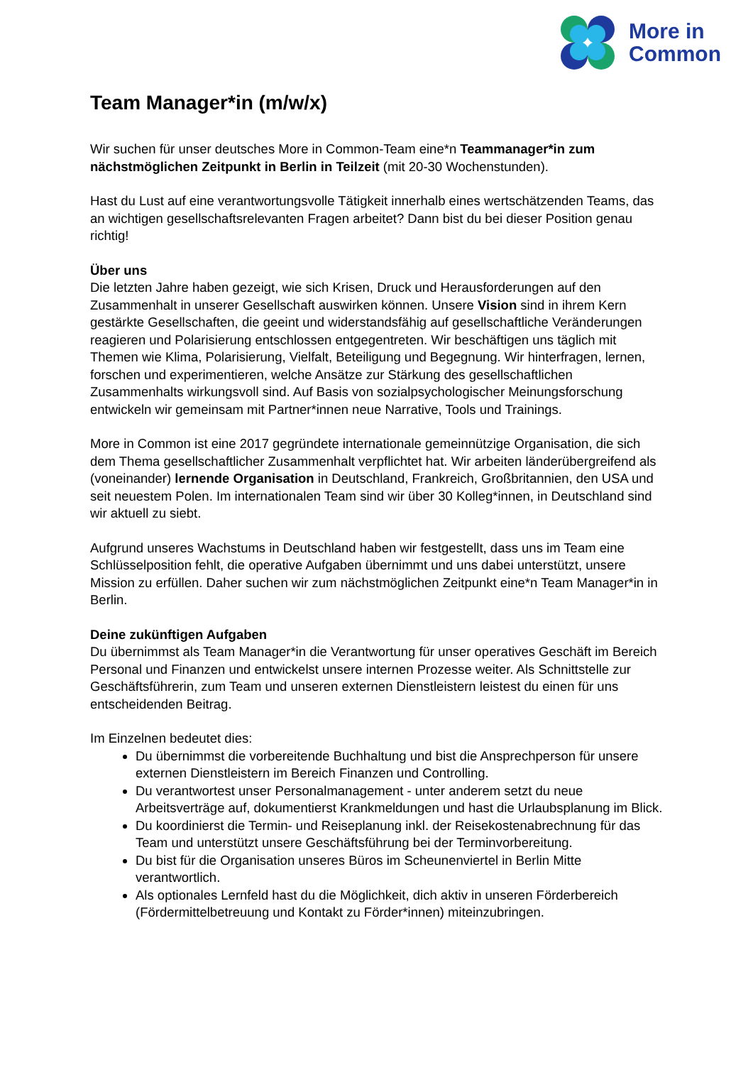More in
Common
Team Manager*in (m/w/x)
Wir suchen für unser deutsches More in Common-Team eine*n Teammanager*in zum nächstmöglichen Zeitpunkt in Berlin in Teilzeit (mit 20-30 Wochenstunden).
Hast du Lust auf eine verantwortungsvolle Tätigkeit innerhalb eines wertschätzenden Teams, das an wichtigen gesellschaftsrelevanten Fragen arbeitet? Dann bist du bei dieser Position genau richtig!
Über uns
Die letzten Jahre haben gezeigt, wie sich Krisen, Druck und Herausforderungen auf den Zusammenhalt in unserer Gesellschaft auswirken können. Unsere Vision sind in ihrem Kern gestärkte Gesellschaften, die geeint und widerstandsfähig auf gesellschaftliche Veränderungen reagieren und Polarisierung entschlossen entgegentreten. Wir beschäftigen uns täglich mit Themen wie Klima, Polarisierung, Vielfalt, Beteiligung und Begegnung. Wir hinterfragen, lernen, forschen und experimentieren, welche Ansätze zur Stärkung des gesellschaftlichen Zusammenhalts wirkungsvoll sind. Auf Basis von sozialpsychologischer Meinungsforschung entwickeln wir gemeinsam mit Partner*innen neue Narrative, Tools und Trainings.
More in Common ist eine 2017 gegründete internationale gemeinnützige Organisation, die sich dem Thema gesellschaftlicher Zusammenhalt verpflichtet hat. Wir arbeiten länderübergreifend als (voneinander) lernende Organisation in Deutschland, Frankreich, Großbritannien, den USA und seit neuestem Polen. Im internationalen Team sind wir über 30 Kolleg*innen, in Deutschland sind wir aktuell zu siebt.
Aufgrund unseres Wachstums in Deutschland haben wir festgestellt, dass uns im Team eine Schlüsselposition fehlt, die operative Aufgaben übernimmt und uns dabei unterstützt, unsere Mission zu erfüllen. Daher suchen wir zum nächstmöglichen Zeitpunkt eine*n Team Manager*in in Berlin.
Deine zukünftigen Aufgaben
Du übernimmst als Team Manager*in die Verantwortung für unser operatives Geschäft im Bereich Personal und Finanzen und entwickelst unsere internen Prozesse weiter. Als Schnittstelle zur Geschäftsführerin, zum Team und unseren externen Dienstleistern leistest du einen für uns entscheidenden Beitrag.
Im Einzelnen bedeutet dies:
Du übernimmst die vorbereitende Buchhaltung und bist die Ansprechperson für unsere externen Dienstleistern im Bereich Finanzen und Controlling.
Du verantwortest unser Personalmanagement - unter anderem setzt du neue Arbeitsverträge auf, dokumentierst Krankmeldungen und hast die Urlaubsplanung im Blick.
Du koordinierst die Termin- und Reiseplanung inkl. der Reisekostenabrechnung für das Team und unterstützt unsere Geschäftsführung bei der Terminvorbereitung.
Du bist für die Organisation unseres Büros im Scheunenviertel in Berlin Mitte verantwortlich.
Als optionales Lernfeld hast du die Möglichkeit, dich aktiv in unseren Förderbereich (Fördermittelbetreuung und Kontakt zu Förder*innen) miteinzubringen.